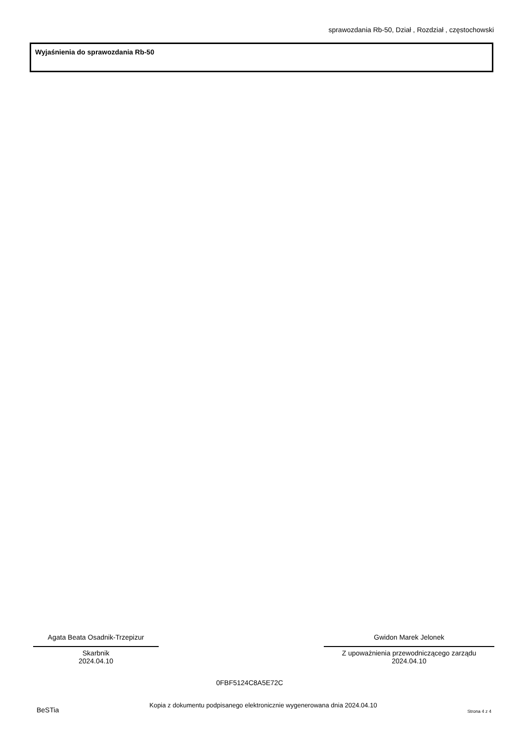sprawozdania Rb-50, Dział , Rozdział , częstochowski
Wyjaśnienia do sprawozdania Rb-50
Agata Beata Osadnik-Trzepizur
Skarbnik
2024.04.10
Gwidon Marek Jelonek
Z upoważnienia przewodniczącego zarządu
2024.04.10
0FBF5124C8A5E72C
BeSTia Kopia z dokumentu podpisanego elektronicznie wygenerowana dnia 2024.04.10 Strona 4 z 4